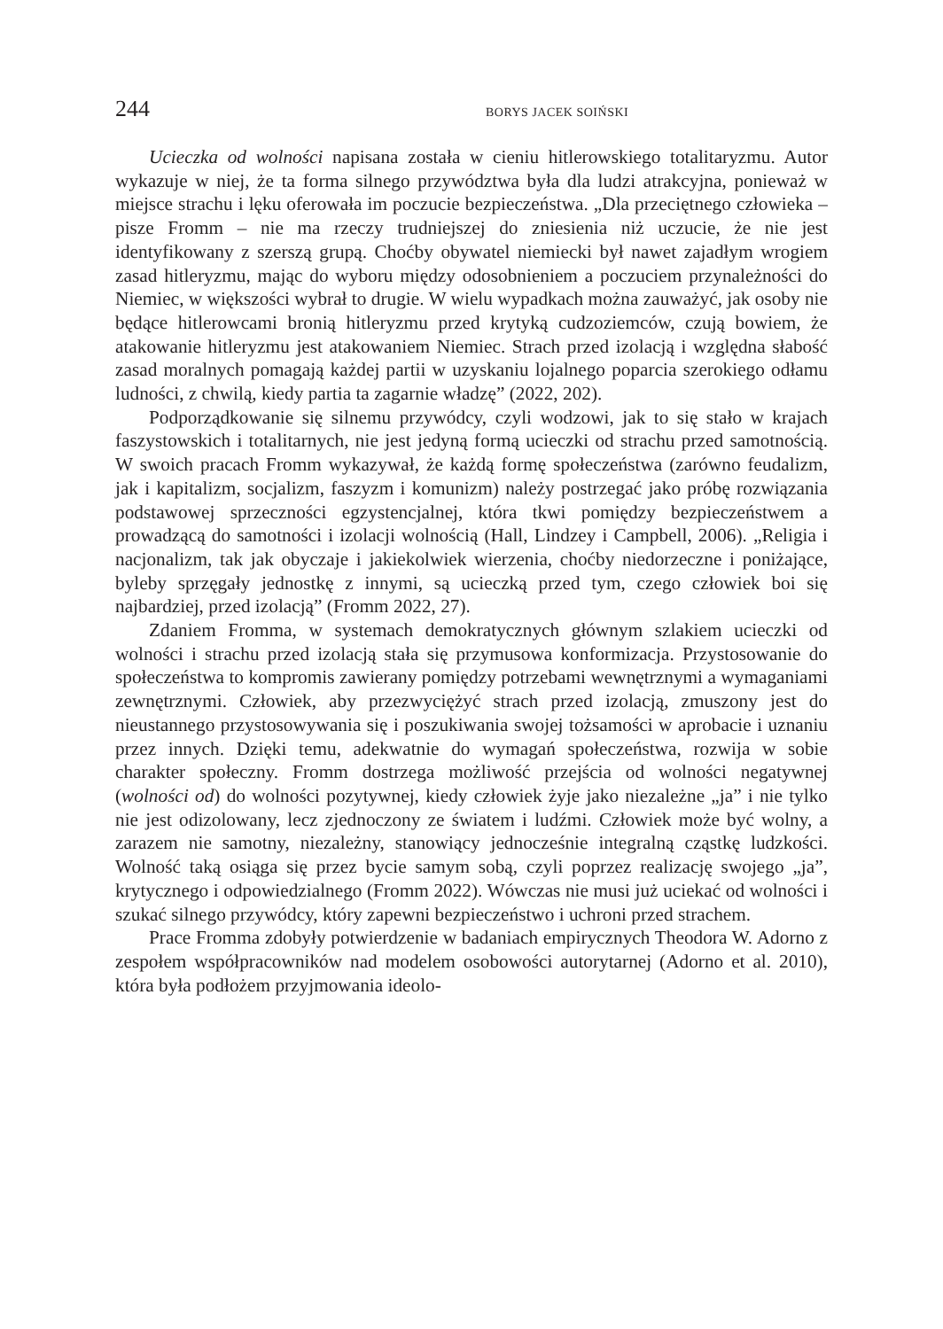244 BORYS JACEK SOIŃSKI
Ucieczka od wolności napisana została w cieniu hitlerowskiego totalitaryzmu. Autor wykazuje w niej, że ta forma silnego przywództwa była dla ludzi atrakcyjna, ponieważ w miejsce strachu i lęku oferowała im poczucie bezpieczeństwa. „Dla przeciętnego człowieka – pisze Fromm – nie ma rzeczy trudniejszej do zniesienia niż uczucie, że nie jest identyfikowany z szerszą grupą. Choćby obywatel niemiecki był nawet zajadłym wrogiem zasad hitleryzmu, mając do wyboru między odosobnieniem a poczuciem przynależności do Niemiec, w większości wybrał to drugie. W wielu wypadkach można zauważyć, jak osoby nie będące hitlerowcami bronią hitleryzmu przed krytyką cudzoziemców, czują bowiem, że atakowanie hitleryzmu jest atakowaniem Niemiec. Strach przed izolacją i względna słabość zasad moralnych pomagają każdej partii w uzyskaniu lojalnego poparcia szerokiego odłamu ludności, z chwilą, kiedy partia ta zagarnie władzę” (2022, 202).
Podporządkowanie się silnemu przywódcy, czyli wodzowi, jak to się stało w krajach faszystowskich i totalitarnych, nie jest jedyną formą ucieczki od strachu przed samotnością. W swoich pracach Fromm wykazywał, że każdą formę społeczeństwa (zarówno feudalizm, jak i kapitalizm, socjalizm, faszyzm i komunizm) należy postrzegać jako próbę rozwiązania podstawowej sprzeczności egzystencjalnej, która tkwi pomiędzy bezpieczeństwem a prowadzącą do samotności i izolacji wolnością (Hall, Lindzey i Campbell, 2006). „Religia i nacjonalizm, tak jak obyczaje i jakiekolwiek wierzenia, choćby niedorzeczne i poniżające, byleby sprzęgały jednostkę z innymi, są ucieczką przed tym, czego człowiek boi się najbardziej, przed izolacją” (Fromm 2022, 27).
Zdaniem Fromma, w systemach demokratycznych głównym szlakiem ucieczki od wolności i strachu przed izolacją stała się przymusowa konformizacja. Przystosowanie do społeczeństwa to kompromis zawierany pomiędzy potrzebami wewnętrznymi a wymaganiami zewnętrznymi. Człowiek, aby przezwyciężyć strach przed izolacją, zmuszony jest do nieustannego przystosowywania się i poszukiwania swojej tożsamości w aprobacie i uznaniu przez innych. Dzięki temu, adekwatnie do wymagań społeczeństwa, rozwija w sobie charakter społeczny. Fromm dostrzega możliwość przejścia od wolności negatywnej (wolności od) do wolności pozytywnej, kiedy człowiek żyje jako niezależne „ja” i nie tylko nie jest odizolowany, lecz zjednoczony ze światem i ludźmi. Człowiek może być wolny, a zarazem nie samotny, niezależny, stanowiący jednocześnie integralną cząstkę ludzkości. Wolność taką osiąga się przez bycie samym sobą, czyli poprzez realizację swojego „ja”, krytycznego i odpowiedzialnego (Fromm 2022). Wówczas nie musi już uciekać od wolności i szukać silnego przywódcy, który zapewni bezpieczeństwo i uchroni przed strachem.
Prace Fromma zdobyły potwierdzenie w badaniach empirycznych Theodora W. Adorno z zespołem współpracowników nad modelem osobowości autorytarnej (Adorno et al. 2010), która była podłożem przyjmowania ideolo-